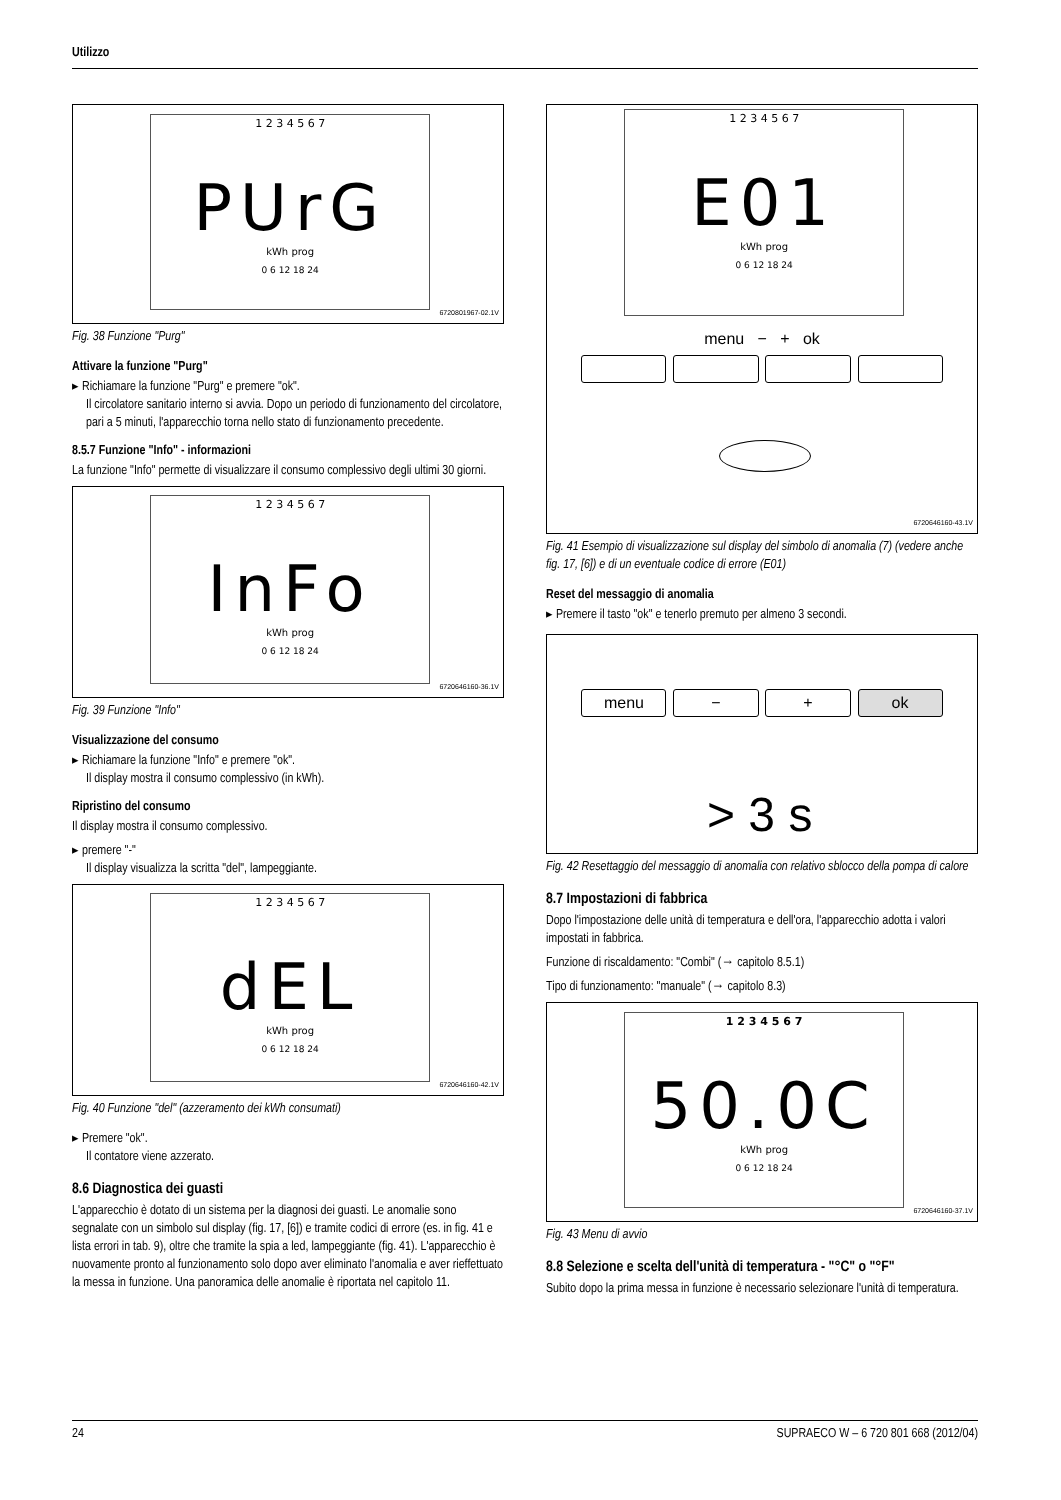Utilizzo
1 2 3 4 5 6 7
PUrG
kWh prog
0 6 12 18 24
6720801967-02.1V
Fig. 38 Funzione "Purg"
Attivare la funzione "Purg"
▸ Richiamare la funzione "Purg" e premere "ok".
Il circolatore sanitario interno si avvia. Dopo un periodo di funzionamento del circolatore, pari a 5 minuti, l'apparecchio torna nello stato di funzionamento precedente.
8.5.7 Funzione "Info" - informazioni
La funzione "Info" permette di visualizzare il consumo complessivo degli ultimi 30 giorni.
1 2 3 4 5 6 7
InFo
kWh prog
0 6 12 18 24
6720646160-36.1V
Fig. 39 Funzione "Info"
Visualizzazione del consumo
▸ Richiamare la funzione "Info" e premere "ok".
Il display mostra il consumo complessivo (in kWh).
Ripristino del consumo
Il display mostra il consumo complessivo.
▸ premere "-"
Il display visualizza la scritta "del", lampeggiante.
1 2 3 4 5 6 7
dEL
kWh prog
0 6 12 18 24
6720646160-42.1V
Fig. 40 Funzione "del" (azzeramento dei kWh consumati)
▸ Premere "ok".
Il contatore viene azzerato.
8.6 Diagnostica dei guasti
L'apparecchio è dotato di un sistema per la diagnosi dei guasti. Le anomalie sono segnalate con un simbolo sul display (fig. 17, [6]) e tramite codici di errore (es. in fig. 41 e lista errori in tab. 9), oltre che tramite la spia a led, lampeggiante (fig. 41). L'apparecchio è nuovamente pronto al funzionamento solo dopo aver eliminato l'anomalia e aver rieffettuato la messa in funzione. Una panoramica delle anomalie è riportata nel capitolo 11.
1 2 3 4 5 6 7
E01
kWh prog
0 6 12 18 24
menu − + ok
6720646160-43.1V
Fig. 41 Esempio di visualizzazione sul display del simbolo di anomalia (7) (vedere anche fig. 17, [6]) e di un eventuale codice di errore (E01)
Reset del messaggio di anomalia
▸ Premere il tasto "ok" e tenerlo premuto per almeno 3 secondi.
menu − + ok
> 3 s
Fig. 42 Resettaggio del messaggio di anomalia con relativo sblocco della pompa di calore
8.7 Impostazioni di fabbrica
Dopo l'impostazione delle unità di temperatura e dell'ora, l'apparecchio adotta i valori impostati in fabbrica.
Funzione di riscaldamento: "Combi" (→ capitolo 8.5.1)
Tipo di funzionamento: "manuale" (→ capitolo 8.3)
1 2 3 4 5 6 7
50.0C
kWh prog
0 6 12 18 24
6720646160-37.1V
Fig. 43 Menu di avvio
8.8 Selezione e scelta dell'unità di temperatura - "°C" o "°F"
Subito dopo la prima messa in funzione è necessario selezionare l'unità di temperatura.
24 SUPRAECO W – 6 720 801 668 (2012/04)